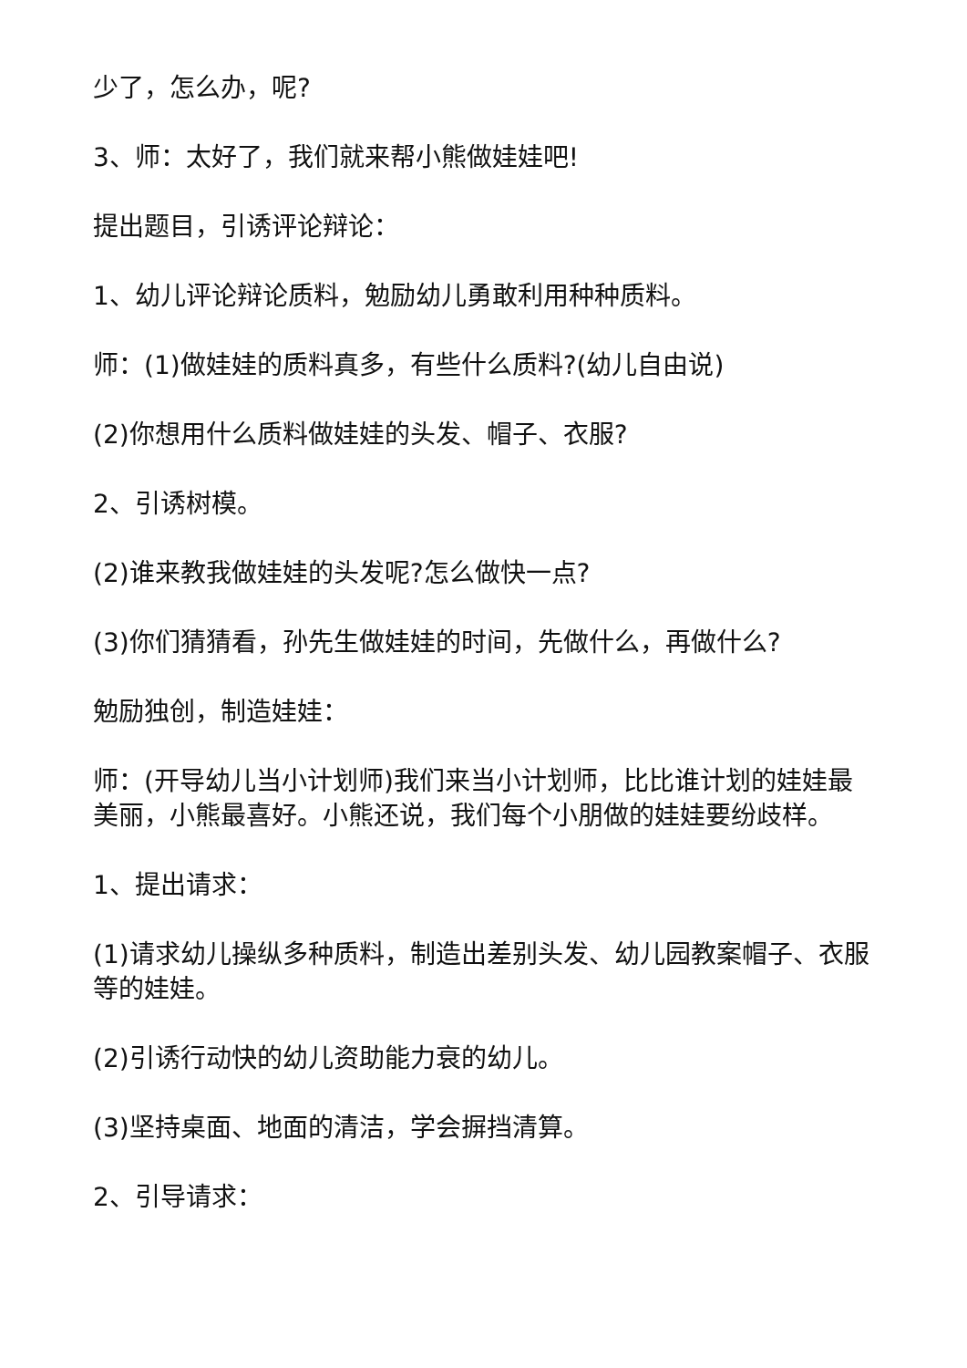少了，怎么办，呢?
3、师：太好了，我们就来帮小熊做娃娃吧!
提出题目，引诱评论辩论：
1、幼儿评论辩论质料，勉励幼儿勇敢利用种种质料。
师：(1)做娃娃的质料真多，有些什么质料?(幼儿自由说)
(2)你想用什么质料做娃娃的头发、帽子、衣服?
2、引诱树模。
(2)谁来教我做娃娃的头发呢?怎么做快一点?
(3)你们猜猜看，孙先生做娃娃的时间，先做什么，再做什么?
勉励独创，制造娃娃：
师：(开导幼儿当小计划师)我们来当小计划师，比比谁计划的娃娃最美丽，小熊最喜好。小熊还说，我们每个小朋做的娃娃要纷歧样。
1、提出请求：
(1)请求幼儿操纵多种质料，制造出差别头发、幼儿园教案帽子、衣服等的娃娃。
(2)引诱行动快的幼儿资助能力衰的幼儿。
(3)坚持桌面、地面的清洁，学会摒挡清算。
2、引导请求：